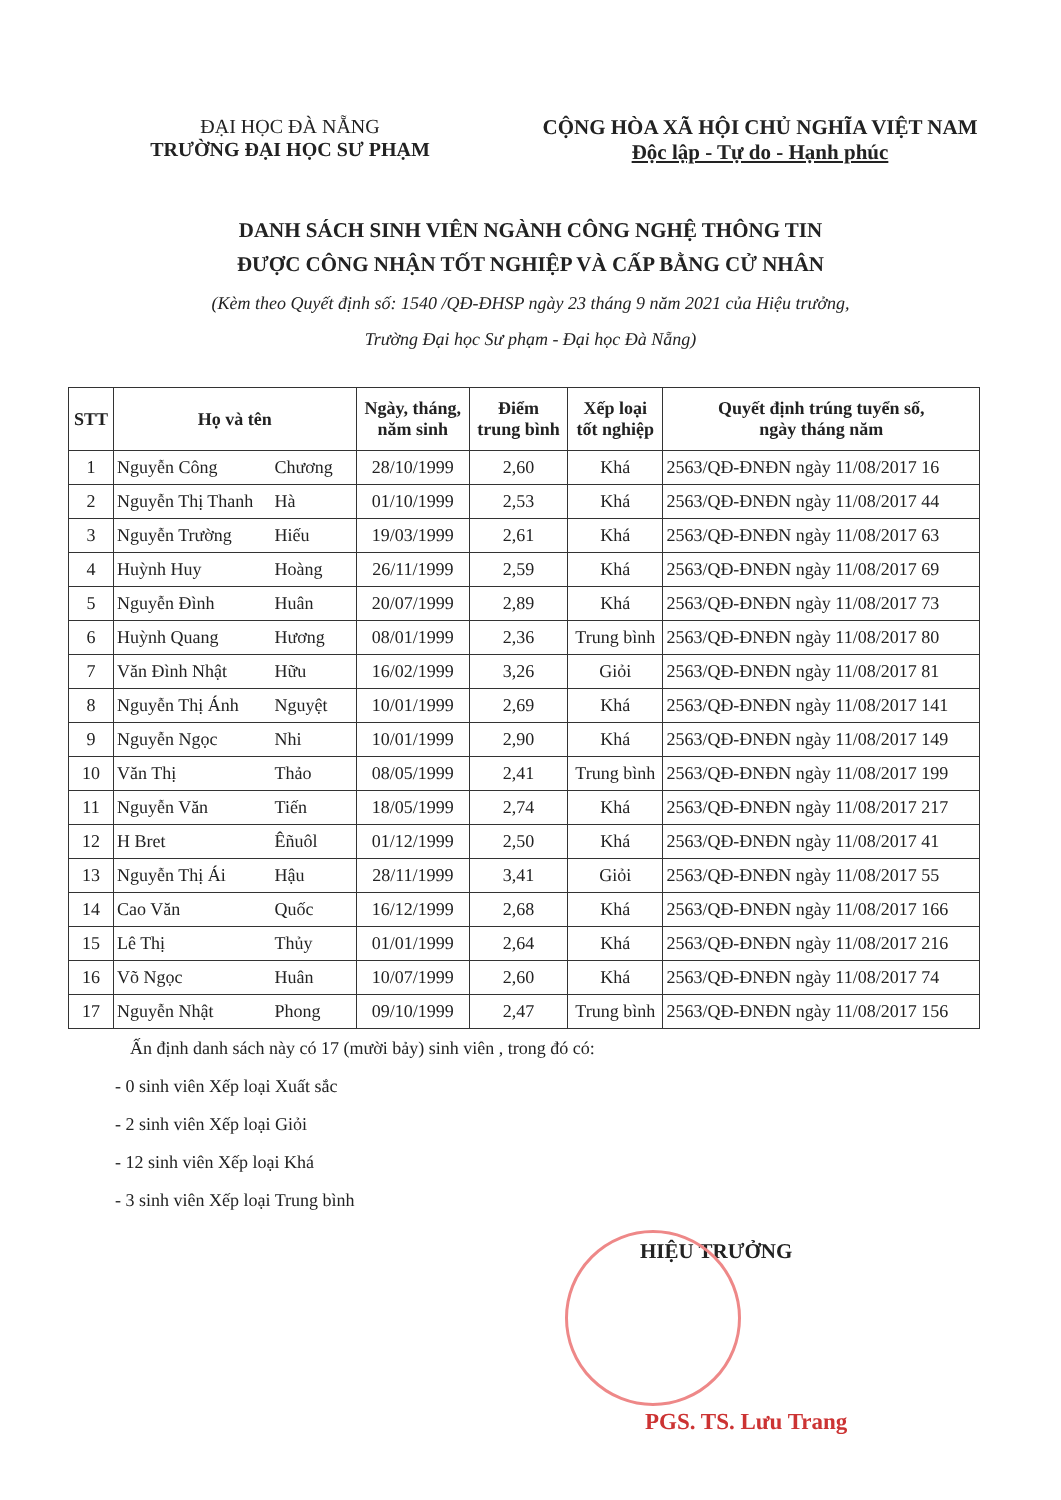ĐẠI HỌC ĐÀ NẴNG
TRƯỜNG ĐẠI HỌC SƯ PHẠM
CỘNG HÒA XÃ HỘI CHỦ NGHĨA VIỆT NAM
Độc lập - Tự do - Hạnh phúc
DANH SÁCH SINH VIÊN NGÀNH CÔNG NGHỆ THÔNG TIN
ĐƯỢC CÔNG NHẬN TỐT NGHIỆP VÀ CẤP BẰNG CỬ NHÂN
(Kèm theo Quyết định số: 1540 /QĐ-ĐHSP ngày 23 tháng 9 năm 2021 của Hiệu trưởng,
Trường Đại học Sư phạm - Đại học Đà Nẵng)
| STT | Họ và tên | Ngày, tháng, năm sinh | Điểm trung bình | Xếp loại tốt nghiệp | Quyết định trúng tuyển số, ngày tháng năm |
| --- | --- | --- | --- | --- | --- |
| 1 | Nguyễn Công Chương | 28/10/1999 | 2,60 | Khá | 2563/QĐ-ĐNĐN ngày 11/08/2017 16 |
| 2 | Nguyễn Thị Thanh Hà | 01/10/1999 | 2,53 | Khá | 2563/QĐ-ĐNĐN ngày 11/08/2017 44 |
| 3 | Nguyễn Trường Hiếu | 19/03/1999 | 2,61 | Khá | 2563/QĐ-ĐNĐN ngày 11/08/2017 63 |
| 4 | Huỳnh Huy Hoàng | 26/11/1999 | 2,59 | Khá | 2563/QĐ-ĐNĐN ngày 11/08/2017 69 |
| 5 | Nguyễn Đình Huân | 20/07/1999 | 2,89 | Khá | 2563/QĐ-ĐNĐN ngày 11/08/2017 73 |
| 6 | Huỳnh Quang Hương | 08/01/1999 | 2,36 | Trung bình | 2563/QĐ-ĐNĐN ngày 11/08/2017 80 |
| 7 | Văn Đình Nhật Hữu | 16/02/1999 | 3,26 | Giỏi | 2563/QĐ-ĐNĐN ngày 11/08/2017 81 |
| 8 | Nguyễn Thị Ánh Nguyệt | 10/01/1999 | 2,69 | Khá | 2563/QĐ-ĐNĐN ngày 11/08/2017 141 |
| 9 | Nguyễn Ngọc Nhi | 10/01/1999 | 2,90 | Khá | 2563/QĐ-ĐNĐN ngày 11/08/2017 149 |
| 10 | Văn Thị Thảo | 08/05/1999 | 2,41 | Trung bình | 2563/QĐ-ĐNĐN ngày 11/08/2017 199 |
| 11 | Nguyễn Văn Tiến | 18/05/1999 | 2,74 | Khá | 2563/QĐ-ĐNĐN ngày 11/08/2017 217 |
| 12 | H Bret Êñuôl | 01/12/1999 | 2,50 | Khá | 2563/QĐ-ĐNĐN ngày 11/08/2017 41 |
| 13 | Nguyễn Thị Ái Hậu | 28/11/1999 | 3,41 | Giỏi | 2563/QĐ-ĐNĐN ngày 11/08/2017 55 |
| 14 | Cao Văn Quốc | 16/12/1999 | 2,68 | Khá | 2563/QĐ-ĐNĐN ngày 11/08/2017 166 |
| 15 | Lê Thị Thủy | 01/01/1999 | 2,64 | Khá | 2563/QĐ-ĐNĐN ngày 11/08/2017 216 |
| 16 | Võ Ngọc Huân | 10/07/1999 | 2,60 | Khá | 2563/QĐ-ĐNĐN ngày 11/08/2017 74 |
| 17 | Nguyễn Nhật Phong | 09/10/1999 | 2,47 | Trung bình | 2563/QĐ-ĐNĐN ngày 11/08/2017 156 |
Ấn định danh sách này có 17 (mười bảy) sinh viên , trong đó có:
- 0 sinh viên Xếp loại Xuất sắc
- 2 sinh viên Xếp loại Giỏi
- 12 sinh viên Xếp loại Khá
- 3 sinh viên Xếp loại Trung bình
HIỆU TRƯỞNG
PGS. TS. Lưu Trang